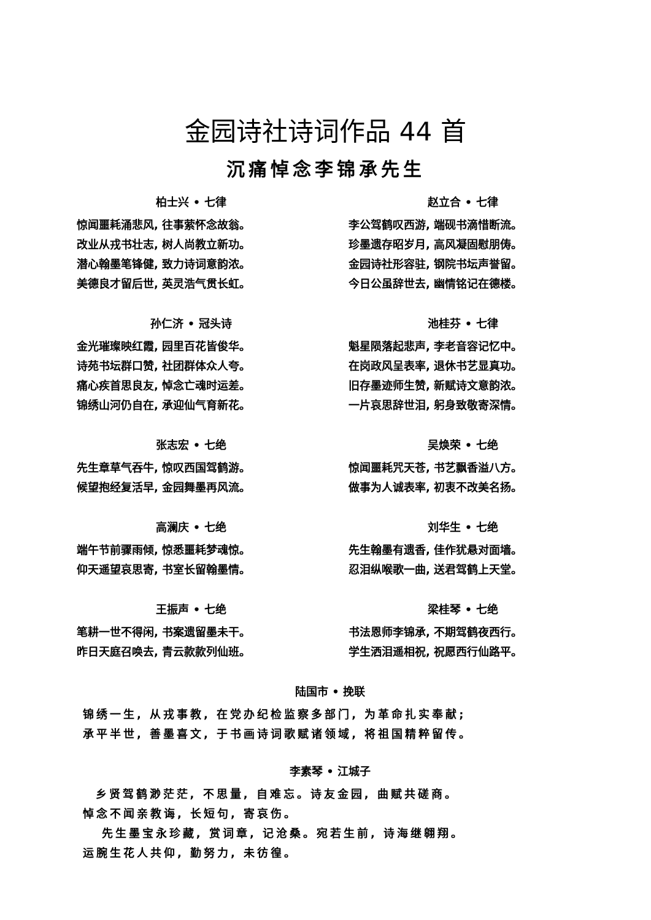金园诗社诗词作品 44 首
沉痛悼念李锦承先生
柏士兴 • 七律
惊闻噩耗涌悲风, 往事萦怀念故翁。
改业从戎书壮志, 树人尚教立新功。
潜心翰墨笔锋健, 致力诗词意韵浓。
美德良才留后世, 英灵浩气贯长虹。
赵立合 • 七律
李公驾鹤叹西游, 端砚书滴惜断流。
珍墨遗存昭岁月, 高风凝固慰朋俦。
金园诗社形容驻, 钢院书坛声誉留。
今日公虽辞世去, 幽情铭记在德楼。
孙仁济 • 冠头诗
金光璀璨映红霞, 园里百花皆俊华。
诗苑书坛群口赞, 社团群体众人夸。
痛心疾首思良友, 悼念亡魂时运差。
锦绣山河仍自在, 承迎仙气育新花。
池桂芬 • 七律
魁星陨落起悲声, 李老音容记忆中。
在岗政风呈表率, 退休书艺显真功。
旧存墨迹师生赞, 新赋诗文意韵浓。
一片哀思辞世泪, 躬身致敬寄深情。
张志宏 • 七绝
先生章草气吞牛, 惊叹西国驾鹤游。
候望抱经复活早, 金园舞墨再风流。
吴焕荣 • 七绝
惊闻噩耗咒天苍, 书艺飘香溢八方。
做事为人诚表率, 初衷不改美名扬。
高澜庆 • 七绝
端午节前骤雨倾, 惊悉噩耗梦魂惊。
仰天遥望哀思寄, 书室长留翰墨情。
刘华生 • 七绝
先生翰墨有遗香, 佳作犹悬对面墙。
忍泪纵喉歌一曲, 送君驾鹤上天堂。
王振声 • 七绝
笔耕一世不得闲, 书案遗留墨未干。
昨日天庭召唤去, 青云款款列仙班。
梁桂琴 • 七绝
书法恩师李锦承, 不期驾鹤夜西行。
学生洒泪遥相祝, 祝愿西行仙路平。
陆国市 • 挽联
锦绣一生, 从戎事教, 在党办纪检监察多部门, 为革命扎实奉献;
承平半世, 善墨喜文, 于书画诗词歌赋诸领域, 将祖国精粹留传。
李素琴 • 江城子
乡贤驾鹤渺茫茫, 不思量, 自难忘。诗友金园, 曲赋共磋商。
悼念不闻亲教诲, 长短句, 寄哀伤。
先生墨宝永珍藏, 赏词章, 记沧桑。宛若生前, 诗海继翱翔。
运腕生花人共仰, 勤努力, 未彷徨。